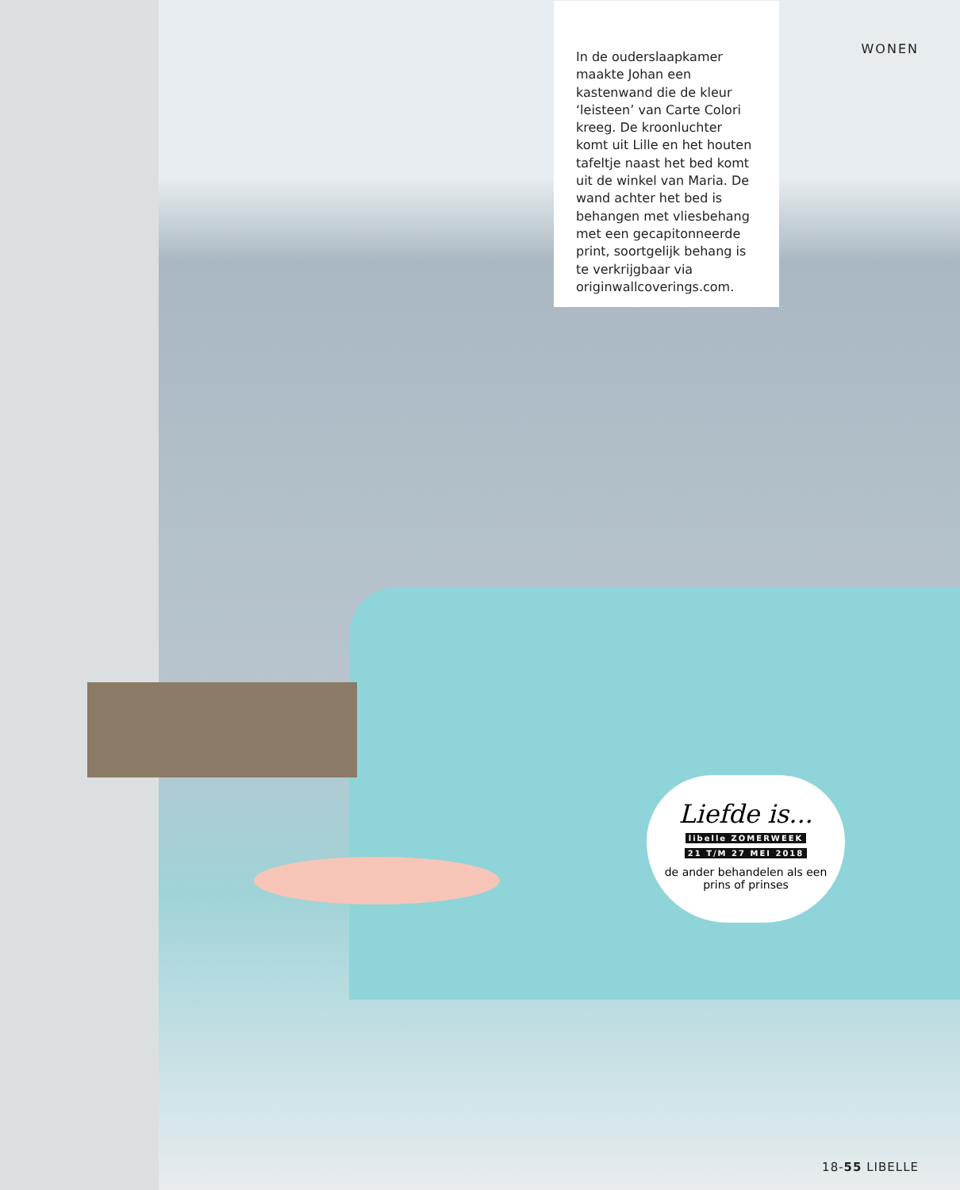WONEN
In de ouderslaapkamer maakte Johan een kastenwand die de kleur ‘leisteen’ van Carte Colori kreeg. De kroonluchter komt uit Lille en het houten tafeltje naast het bed komt uit de winkel van Maria. De wand achter het bed is behangen met vliesbehang met een gecapitonneerde print, soortgelijk behang is te verkrijgbaar via originwallcoverings.com.
Liefde is...
libelle ZOMERWEEK
21 T/M 27 MEI 2018
de ander behandelen als een prins of prinses
18-55 LIBELLE